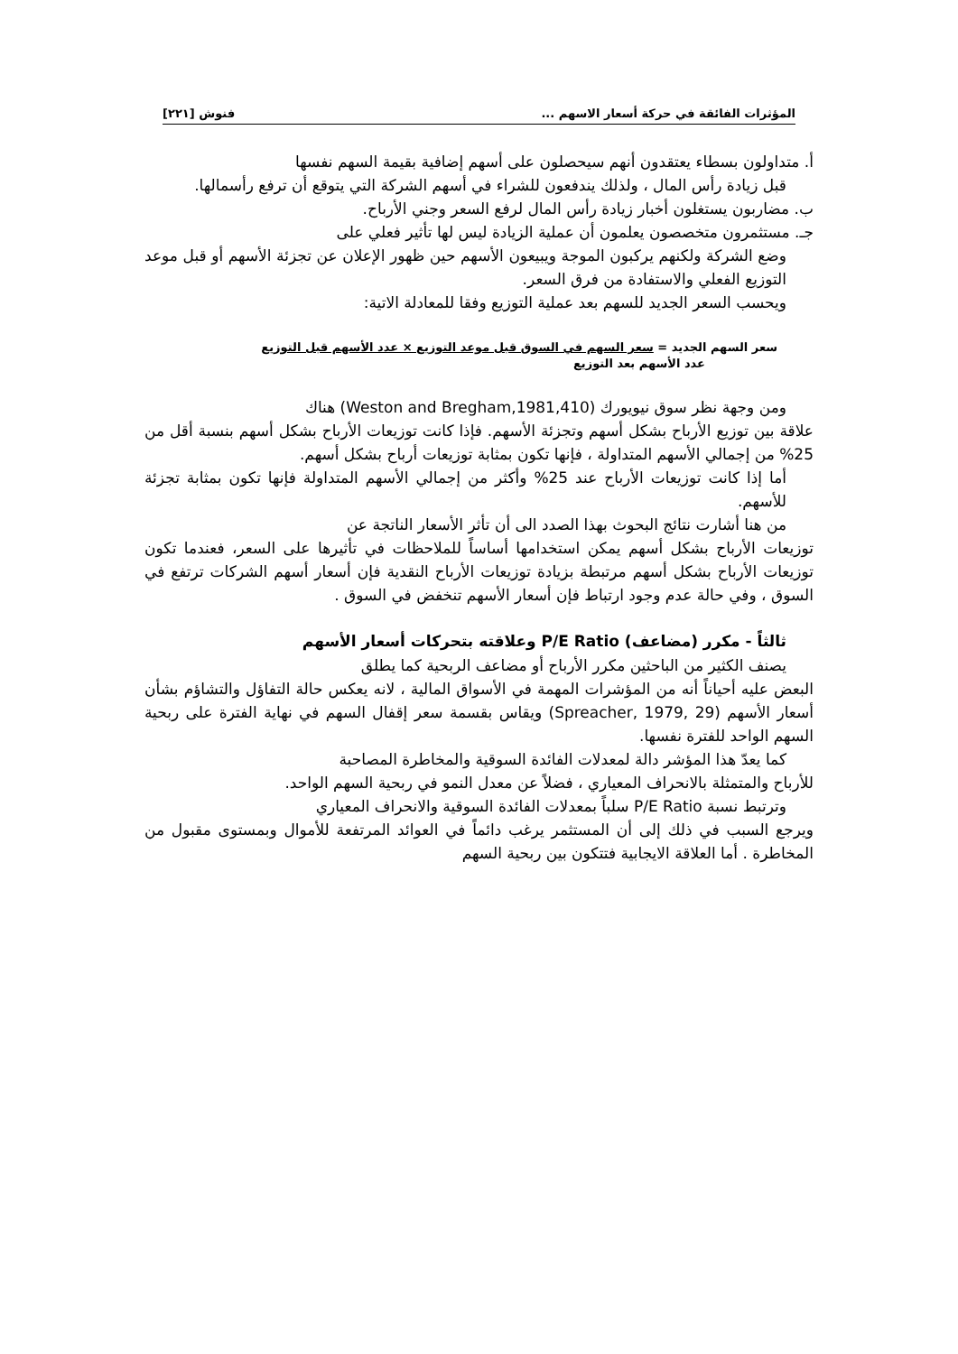المؤثرات الفائقة في حركة أسعار الاسهم ... فنوش [٢٢١]
أ. متداولون بسطاء يعتقدون أنهم سيحصلون على أسهم إضافية بقيمة السهم نفسها
قبل زيادة رأس المال ، ولذلك يندفعون للشراء في أسهم الشركة التي يتوقع أن ترفع رأسمالها.
ب. مضاربون يستغلون أخبار زيادة رأس المال لرفع السعر وجني الأرباح.
جـ. مستثمرون متخصصون يعلمون أن عملية الزيادة ليس لها تأثير فعلي على
وضع الشركة ولكنهم يركبون الموجة ويبيعون الأسهم حين ظهور الإعلان عن تجزئة الأسهم أو قبل موعد التوزيع الفعلي والاستفادة من فرق السعر.
ويحسب السعر الجديد للسهم بعد عملية التوزيع وفقا للمعادلة الاتية:
سعر السهم الجديد = سعر السهم في السوق قبل موعد التوزيع × عدد الأسهم قبل التوزيع
عدد الأسهم بعد التوزيع
ومن وجهة نظر سوق نيويورك (Weston and Bregham,1981,410) هناك
علاقة بين توزيع الأرباح بشكل أسهم وتجزئة الأسهم. فإذا كانت توزيعات الأرباح بشكل أسهم بنسبة أقل من 25% من إجمالي الأسهم المتداولة ، فإنها تكون بمثابة توزيعات أرباح بشكل أسهم.
أما إذا كانت توزيعات الأرباح عند 25% وأكثر من إجمالي الأسهم المتداولة فإنها تكون بمثابة تجزئة للأسهم.
من هنا أشارت نتائج البحوث بهذا الصدد الى أن تأثر الأسعار الناتجة عن
توزيعات الأرباح بشكل أسهم يمكن استخدامها أساساً للملاحظات في تأثيرها على السعر، فعندما تكون توزيعات الأرباح بشكل أسهم مرتبطة بزيادة توزيعات الأرباح النقدية فإن أسعار أسهم الشركات ترتفع في السوق ، وفي حالة عدم وجود ارتباط فإن أسعار الأسهم تنخفض في السوق .
ثالثاً - مكرر (مضاعف) P/E Ratio وعلاقته بتحركات أسعار الأسهم
يصنف الكثير من الباحثين مكرر الأرباح أو مضاعف الربحية كما يطلق
البعض عليه أحياناً أنه من المؤشرات المهمة في الأسواق المالية ، لانه يعكس حالة التفاؤل والتشاؤم بشأن أسعار الأسهم (Spreacher, 1979, 29) ويقاس بقسمة سعر إقفال السهم في نهاية الفترة على ربحية السهم الواحد للفترة نفسها.
كما يعدّ هذا المؤشر دالة لمعدلات الفائدة السوقية والمخاطرة المصاحبة
للأرباح والمتمثلة بالانحراف المعياري ، فضلاً عن معدل النمو في ربحية السهم الواحد.
وترتبط نسبة P/E Ratio سلباً بمعدلات الفائدة السوقية والانحراف المعياري
ويرجع السبب في ذلك إلى أن المستثمر يرغب دائماً في العوائد المرتفعة للأموال وبمستوى مقبول من المخاطرة . أما العلاقة الايجابية فتتكون بين ربحية السهم